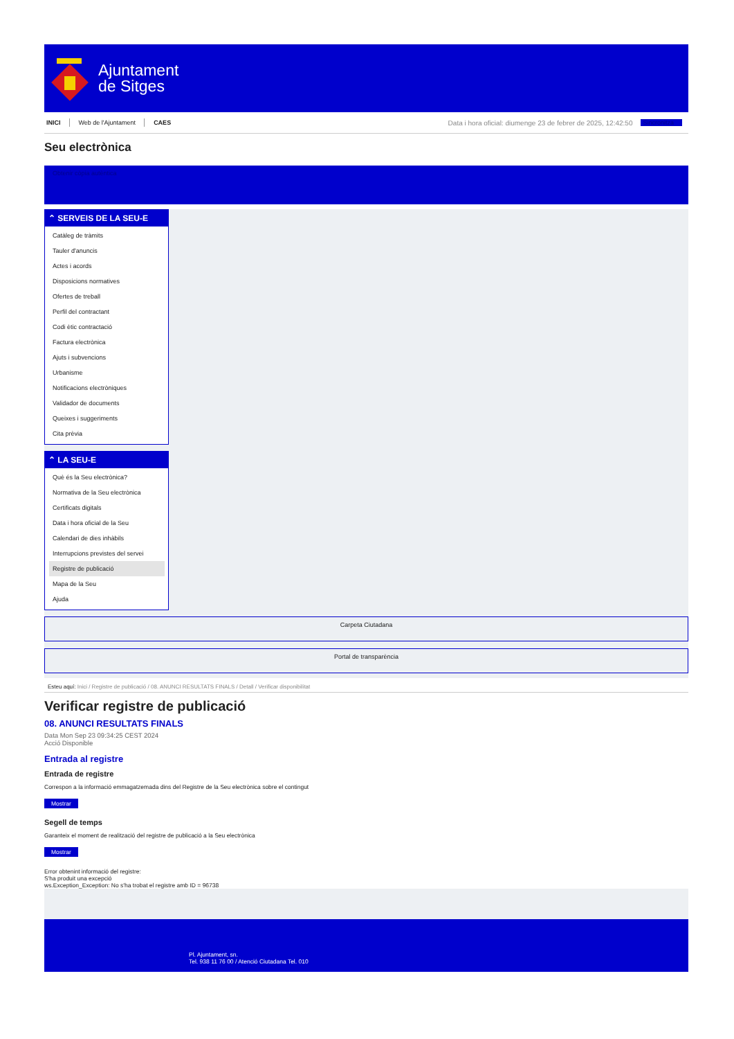Ajuntament
de Sitges
INICI Web de l'Ajuntament CAES Data i hora oficial: diumenge 23 de febrer de 2025, 12:42:50 Sincronitza
Seu electrònica
Obtenir còpia autèntica
⌃ SERVEIS DE LA SEU-E
Catàleg de tràmits
Tauler d'anuncis
Actes i acords
Disposicions normatives
Ofertes de treball
Perfil del contractant
Codi ètic contractació
Factura electrònica
Ajuts i subvencions
Urbanisme
Notificacions electròniques
Validador de documents
Queixes i suggeriments
Cita prèvia
⌃ LA SEU-E
Què és la Seu electrònica?
Normativa de la Seu electrònica
Certificats digitals
Data i hora oficial de la Seu
Calendari de dies inhàbils
Interrupcions previstes del servei
Registre de publicació
Mapa de la Seu
Ajuda
Carpeta Ciutadana
Portal de transparència
Esteu aquí: Inici / Registre de publicació / 08. ANUNCI RESULTATS FINALS / Detall / Verificar disponibilitat
Verificar registre de publicació
08. ANUNCI RESULTATS FINALS
Data Mon Sep 23 09:34:25 CEST 2024
Acció Disponible
Entrada al registre
Entrada de registre
Correspon a la informació emmagatzemada dins del Registre de la Seu electrònica sobre el contingut
Mostrar
Segell de temps
Garanteix el moment de realització del registre de publicació a la Seu electrònica
Mostrar
Error obtenint informació del registre:
S'ha produit una excepció
ws.Exception_Exception: No s'ha trobat el registre amb ID = 96738
Pl. Ajuntament, sn.
Tel. 938 11 76 00 / Atenció Ciutadana Tel. 010